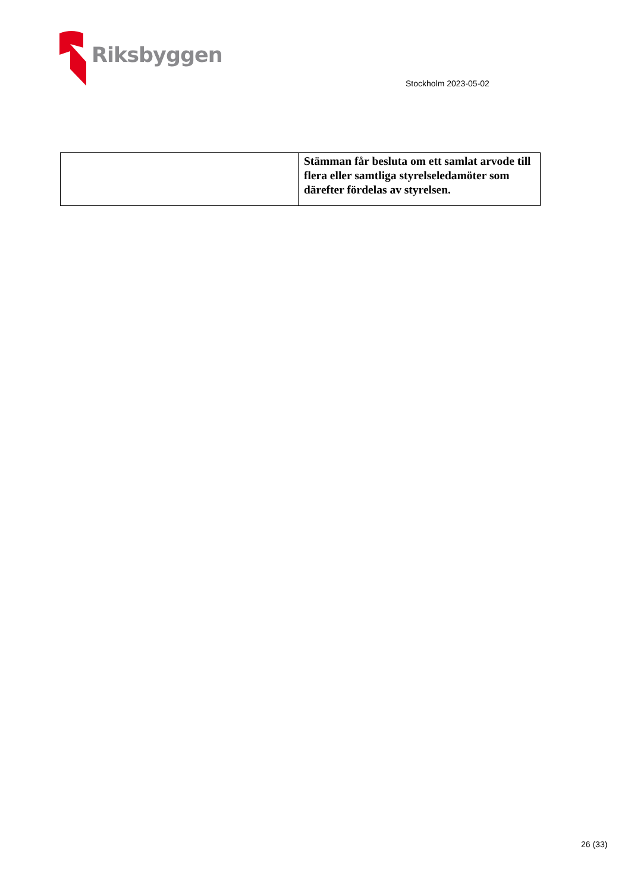Riksbyggen
Stockholm 2023-05-02
| | Stämman får besluta om ett samlat arvode till flera eller samtliga styrelseledamöter som därefter fördelas av styrelsen. |
26 (33)